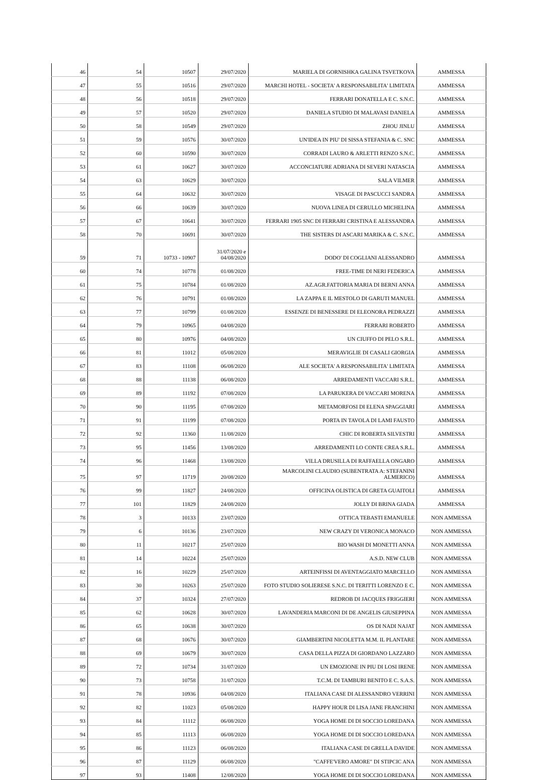| 46 | 54 | 10507 | 29/07/2020 | MARIELA DI GORNISHKA GALINA TSVETKOVA | AMMESSA |
| 47 | 55 | 10516 | 29/07/2020 | MARCHI HOTEL - SOCIETA' A RESPONSABILITA' LIMITATA | AMMESSA |
| 48 | 56 | 10518 | 29/07/2020 | FERRARI DONATELLA E C. S.N.C. | AMMESSA |
| 49 | 57 | 10520 | 29/07/2020 | DANIELA STUDIO DI MALAVASI DANIELA | AMMESSA |
| 50 | 58 | 10549 | 29/07/2020 | ZHOU JINLU | AMMESSA |
| 51 | 59 | 10576 | 30/07/2020 | UN'IDEA IN PIU' DI SISSA STEFANIA & C. SNC | AMMESSA |
| 52 | 60 | 10590 | 30/07/2020 | CORRADI LAURO & ARLETTI RENZO S.N.C. | AMMESSA |
| 53 | 61 | 10627 | 30/07/2020 | ACCONCIATURE ADRIANA DI SEVERI NATASCIA | AMMESSA |
| 54 | 63 | 10629 | 30/07/2020 | SALA VILMER | AMMESSA |
| 55 | 64 | 10632 | 30/07/2020 | VISAGE DI PASCUCCI SANDRA | AMMESSA |
| 56 | 66 | 10639 | 30/07/2020 | NUOVA LINEA DI CERULLO MICHELINA | AMMESSA |
| 57 | 67 | 10641 | 30/07/2020 | FERRARI 1905 SNC DI FERRARI CRISTINA E ALESSANDRA | AMMESSA |
| 58 | 70 | 10691 | 30/07/2020 | THE SISTERS DI ASCARI MARIKA & C. S.N.C. | AMMESSA |
| 59 | 71 | 10733 - 10907 | 31/07/2020 e 04/08/2020 | DODO' DI COGLIANI ALESSANDRO | AMMESSA |
| 60 | 74 | 10778 | 01/08/2020 | FREE-TIME DI NERI FEDERICA | AMMESSA |
| 61 | 75 | 10784 | 01/08/2020 | AZ.AGR.FATTORIA MARIA DI BERNI ANNA | AMMESSA |
| 62 | 76 | 10791 | 01/08/2020 | LA ZAPPA E IL MESTOLO DI GARUTI MANUEL | AMMESSA |
| 63 | 77 | 10799 | 01/08/2020 | ESSENZE DI BENESSERE DI ELEONORA PEDRAZZI | AMMESSA |
| 64 | 79 | 10965 | 04/08/2020 | FERRARI ROBERTO | AMMESSA |
| 65 | 80 | 10976 | 04/08/2020 | UN CIUFFO DI PELO S.R.L. | AMMESSA |
| 66 | 81 | 11012 | 05/08/2020 | MERAVIGLIE DI CASALI GIORGIA | AMMESSA |
| 67 | 83 | 11108 | 06/08/2020 | ALE SOCIETA' A RESPONSABILITA' LIMITATA | AMMESSA |
| 68 | 88 | 11138 | 06/08/2020 | ARREDAMENTI VACCARI S.R.L. | AMMESSA |
| 69 | 89 | 11192 | 07/08/2020 | LA PARUKERA DI VACCARI MORENA | AMMESSA |
| 70 | 90 | 11195 | 07/08/2020 | METAMORFOSI DI ELENA SPAGGIARI | AMMESSA |
| 71 | 91 | 11199 | 07/08/2020 | PORTA IN TAVOLA DI LAMI FAUSTO | AMMESSA |
| 72 | 92 | 11360 | 11/08/2020 | CHIC DI ROBERTA SILVESTRI | AMMESSA |
| 73 | 95 | 11456 | 13/08/2020 | ARREDAMENTI LO CONTE CREA S.R.L. | AMMESSA |
| 74 | 96 | 11468 | 13/08/2020 | VILLA DRUSILLA DI RAFFAELLA ONGARO | AMMESSA |
| 75 | 97 | 11719 | 20/08/2020 | MARCOLINI CLAUDIO (SUBENTRATA A: STEFANINI ALMERICO) | AMMESSA |
| 76 | 99 | 11827 | 24/08/2020 | OFFICINA OLISTICA DI GRETA GUAITOLI | AMMESSA |
| 77 | 101 | 11829 | 24/08/2020 | JOLLY DI BRINA GIADA | AMMESSA |
| 78 | 3 | 10133 | 23/07/2020 | OTTICA TEBASTI EMANUELE | NON AMMESSA |
| 79 | 6 | 10136 | 23/07/2020 | NEW CRAZY DI VERONICA MONACO | NON AMMESSA |
| 80 | 11 | 10217 | 25/07/2020 | BIO WASH DI MONETTI ANNA | NON AMMESSA |
| 81 | 14 | 10224 | 25/07/2020 | A.S.D. NEW CLUB | NON AMMESSA |
| 82 | 16 | 10229 | 25/07/2020 | ARTEINFISSI DI AVENTAGGIATO MARCELLO | NON AMMESSA |
| 83 | 30 | 10263 | 25/07/2020 | FOTO STUDIO SOLIERESE S.N.C. DI TERITTI LORENZO E C. | NON AMMESSA |
| 84 | 37 | 10324 | 27/07/2020 | REDROB DI JACQUES FRIGGIERI | NON AMMESSA |
| 85 | 62 | 10628 | 30/07/2020 | LAVANDERIA MARCONI DI DE ANGELIS GIUSEPPINA | NON AMMESSA |
| 86 | 65 | 10638 | 30/07/2020 | OS DI NADI NAJAT | NON AMMESSA |
| 87 | 68 | 10676 | 30/07/2020 | GIAMBERTINI NICOLETTA M.M. IL PLANTARE | NON AMMESSA |
| 88 | 69 | 10679 | 30/07/2020 | CASA DELLA PIZZA DI GIORDANO LAZZARO | NON AMMESSA |
| 89 | 72 | 10734 | 31/07/2020 | UN EMOZIONE IN PIU DI LOSI IRENE | NON AMMESSA |
| 90 | 73 | 10758 | 31/07/2020 | T.C.M. DI TAMBURI BENITO E C. S.A.S. | NON AMMESSA |
| 91 | 78 | 10936 | 04/08/2020 | ITALIANA CASE DI ALESSANDRO VERRINI | NON AMMESSA |
| 92 | 82 | 11023 | 05/08/2020 | HAPPY HOUR DI LISA JANE FRANCHINI | NON AMMESSA |
| 93 | 84 | 11112 | 06/08/2020 | YOGA HOME DI DI SOCCIO LOREDANA | NON AMMESSA |
| 94 | 85 | 11113 | 06/08/2020 | YOGA HOME DI DI SOCCIO LOREDANA | NON AMMESSA |
| 95 | 86 | 11123 | 06/08/2020 | ITALIANA CASE DI GRELLA DAVIDE | NON AMMESSA |
| 96 | 87 | 11129 | 06/08/2020 | "CAFFE'VERO AMORE" DI STIPCIC ANA | NON AMMESSA |
| 97 | 93 | 11408 | 12/08/2020 | YOGA HOME DI DI SOCCIO LOREDANA | NON AMMESSA |